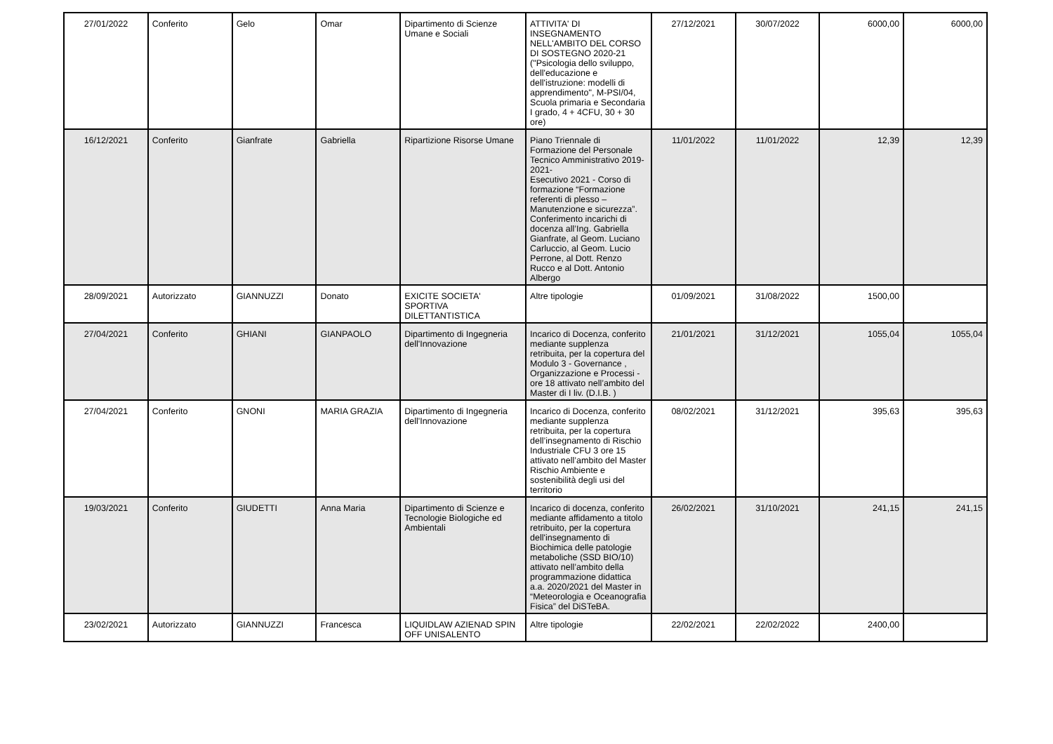| 27/01/2022 | Conferito | Gelo | Omar | Dipartimento di Scienze Umane e Sociali | ATTIVITA' DI INSEGNAMENTO NELL'AMBITO DEL CORSO DI SOSTEGNO 2020-21 ("Psicologia dello sviluppo, dell'educazione e dell'istruzione: modelli di apprendimento", M-PSI/04, Scuola primaria e Secondaria I grado, 4 + 4CFU, 30 + 30 ore) | 27/12/2021 | 30/07/2022 | 6000,00 | 6000,00 |
| 16/12/2021 | Conferito | Gianfrate | Gabriella | Ripartizione Risorse Umane | Piano Triennale di Formazione del Personale Tecnico Amministrativo 2019-2021- Esecutivo 2021 - Corso di formazione “Formazione referenti di plesso – Manutenzione e sicurezza”. Conferimento incarichi di docenza all’Ing. Gabriella Gianfrate, al Geom. Luciano Carluccio, al Geom. Lucio Perrone, al Dott. Renzo Rucco e al Dott. Antonio Albergo | 11/01/2022 | 11/01/2022 | 12,39 | 12,39 |
| 28/09/2021 | Autorizzato | GIANNUZZI | Donato | EXICITE SOCIETA' SPORTIVA DILETTANTISTICA | Altre tipologie | 01/09/2021 | 31/08/2022 | 1500,00 | |
| 27/04/2021 | Conferito | GHIANI | GIANPAOLO | Dipartimento di Ingegneria dell'Innovazione | Incarico di Docenza, conferito mediante supplenza retribuita, per la copertura del Modulo 3 - Governance , Organizzazione e Processi - ore 18 attivato nell’ambito del Master di I liv. (D.I.B. ) | 21/01/2021 | 31/12/2021 | 1055,04 | 1055,04 |
| 27/04/2021 | Conferito | GNONI | MARIA GRAZIA | Dipartimento di Ingegneria dell'Innovazione | Incarico di Docenza, conferito mediante supplenza retribuita, per la copertura dell’insegnamento di Rischio Industriale CFU 3 ore 15 attivato nell’ambito del Master Rischio Ambiente e sostenibilità degli usi del territorio | 08/02/2021 | 31/12/2021 | 395,63 | 395,63 |
| 19/03/2021 | Conferito | GIUDETTI | Anna Maria | Dipartimento di Scienze e Tecnologie Biologiche ed Ambientali | Incarico di docenza, conferito mediante affidamento a titolo retribuito, per la copertura dell'insegnamento di Biochimica delle patologie metaboliche (SSD BIO/10) attivato nell’ambito della programmazione didattica a.a. 2020/2021 del Master in “Meteorologia e Oceanografia Fisica” del DiSTeBA. | 26/02/2021 | 31/10/2021 | 241,15 | 241,15 |
| 23/02/2021 | Autorizzato | GIANNUZZI | Francesca | LIQUIDLAW AZIENAD SPIN OFF UNISALENTO | Altre tipologie | 22/02/2021 | 22/02/2022 | 2400,00 | |